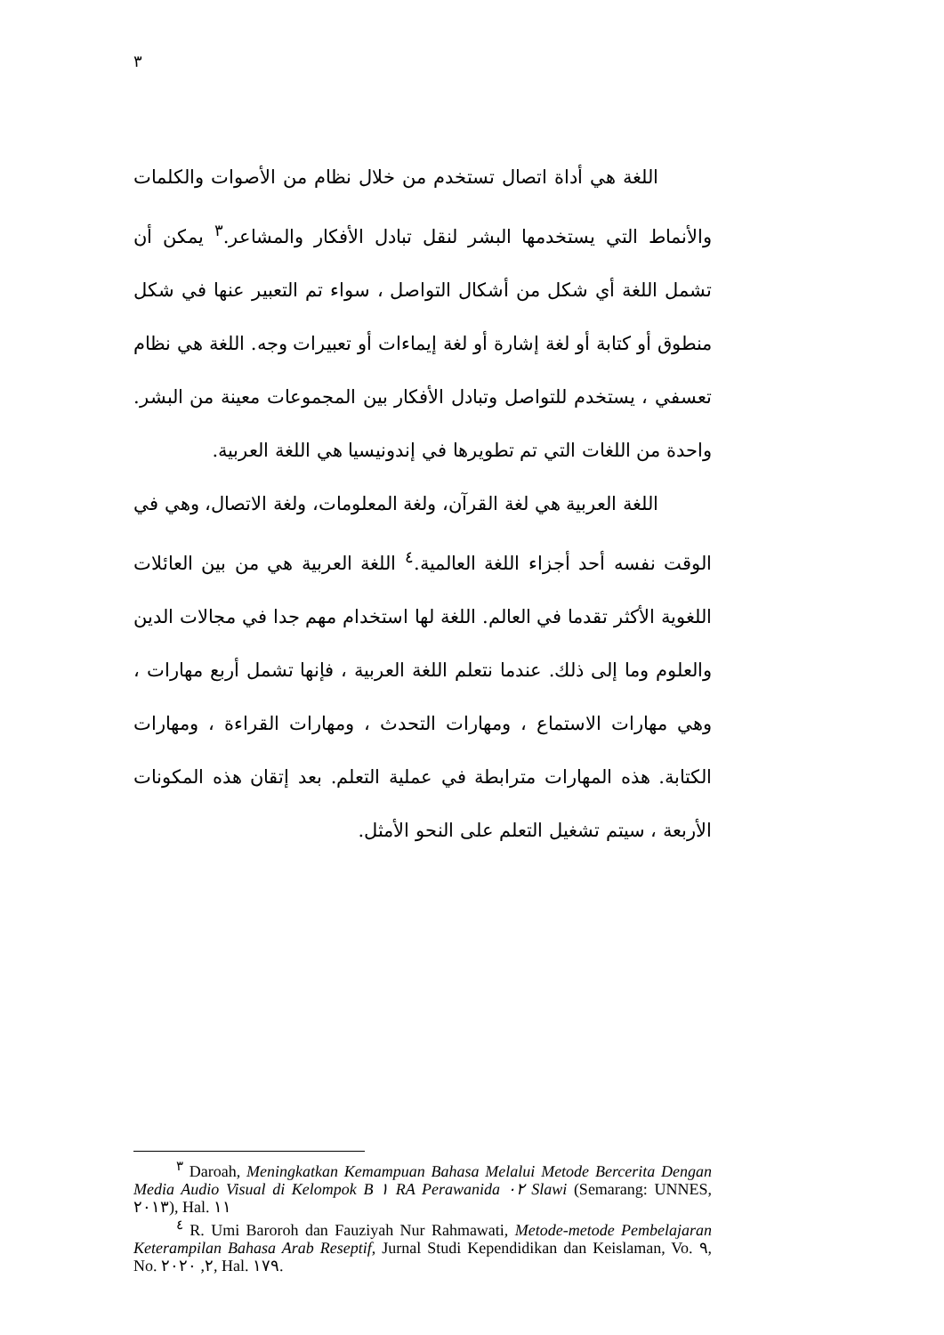٣
اللغة هي أداة اتصال تستخدم من خلال نظام من الأصوات والكلمات والأنماط التي يستخدمها البشر لنقل تبادل الأفكار والمشاعر.<sup>٣</sup> يمكن أن تشمل اللغة أي شكل من أشكال التواصل ، سواء تم التعبير عنها في شكل منطوق أو كتابة أو لغة إشارة أو لغة إيماءات أو تعبيرات وجه. اللغة هي نظام تعسفي ، يستخدم للتواصل وتبادل الأفكار بين المجموعات معينة من البشر. واحدة من اللغات التي تم تطويرها في إندونيسيا هي اللغة العربية.
اللغة العربية هي لغة القرآن، ولغة المعلومات، ولغة الاتصال، وهي في الوقت نفسه أحد أجزاء اللغة العالمية.<sup>٤</sup> اللغة العربية هي من بين العائلات اللغوية الأكثر تقدما في العالم. اللغة لها استخدام مهم جدا في مجالات الدين والعلوم وما إلى ذلك. عندما نتعلم اللغة العربية ، فإنها تشمل أربع مهارات ، وهي مهارات الاستماع ، ومهارات التحدث ، ومهارات القراءة ، ومهارات الكتابة. هذه المهارات مترابطة في عملية التعلم. بعد إتقان هذه المكونات الأربعة ، سيتم تشغيل التعلم على النحو الأمثل.
<sup>٣</sup> Daroah, Meningkatkan Kemampuan Bahasa Melalui Metode Bercerita Dengan Media Audio Visual di Kelompok B ١ RA Perawanida ٠٢ Slawi (Semarang: UNNES, ٢٠١٣), Hal. ١١
<sup>٤</sup> R. Umi Baroroh dan Fauziyah Nur Rahmawati, Metode-metode Pembelajaran Keterampilan Bahasa Arab Reseptif, Jurnal Studi Kependidikan dan Keislaman, Vo. ٩, No. ٢, ٢٠٢٠, Hal. ١٧٩.